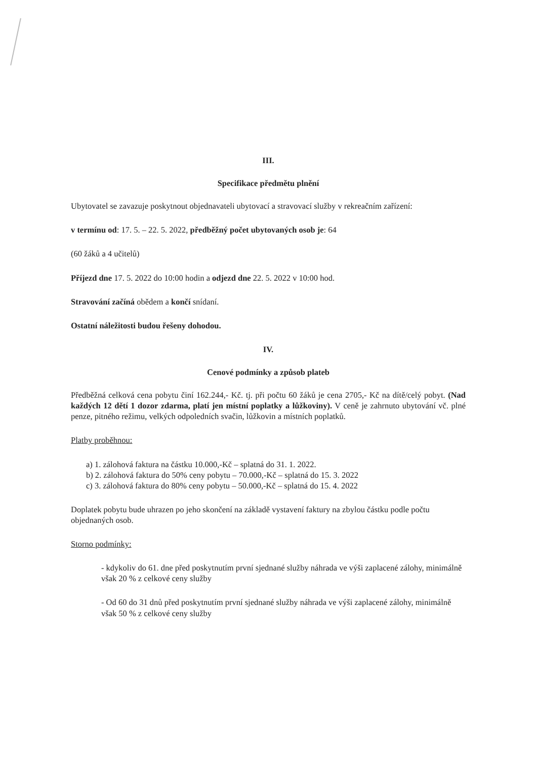III.
Specifikace předmětu plnění
Ubytovatel se zavazuje poskytnout objednavateli ubytovací a stravovací služby v rekreačním zařízení:
v termínu od: 17. 5. – 22. 5. 2022, předběžný počet ubytovaných osob je: 64
(60 žáků a 4 učitelů)
Příjezd dne 17. 5. 2022 do 10:00 hodin a odjezd dne 22. 5. 2022 v 10:00 hod.
Stravování začíná obědem a končí snídaní.
Ostatní náležitosti budou řešeny dohodou.
IV.
Cenové podmínky a způsob plateb
Předběžná celková cena pobytu činí 162.244,- Kč. tj. při počtu 60 žáků je cena 2705,- Kč na dítě/celý pobyt. (Nad každých 12 dětí 1 dozor zdarma, platí jen místní poplatky a lůžkoviny). V ceně je zahrnuto ubytování vč. plné penze, pitného režimu, velkých odpoledních svačin, lůžkovin a místních poplatků.
Platby proběhnou:
a) 1. zálohová faktura na částku 10.000,-Kč – splatná do 31. 1. 2022.
b) 2. zálohová faktura do 50% ceny pobytu – 70.000,-Kč – splatná do 15. 3. 2022
c) 3. zálohová faktura do 80% ceny pobytu – 50.000,-Kč – splatná do 15. 4. 2022
Doplatek pobytu bude uhrazen po jeho skončení na základě vystavení faktury na zbylou částku podle počtu objednaných osob.
Storno podmínky:
- kdykoliv do 61. dne před poskytnutím první sjednané služby náhrada ve výši zaplacené zálohy, minimálně však 20 % z celkové ceny služby
- Od 60 do 31 dnů před poskytnutím první sjednané služby náhrada ve výši zaplacené zálohy, minimálně však 50 % z celkové ceny služby